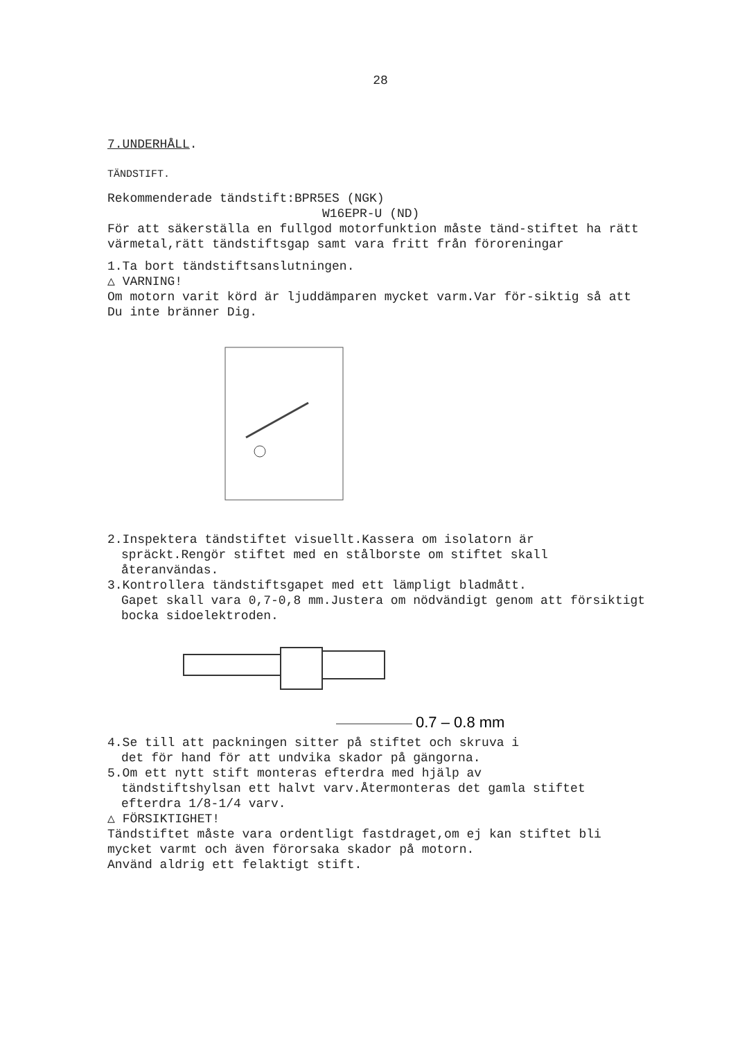28
7.UNDERHÅLL.
TÄNDSTIFT.
Rekommenderade tändstift:BPR5ES (NGK)
W16EPR-U (ND)
För att säkerställa en fullgod motorfunktion måste tänd-stiftet ha rätt värmetal,rätt tändstiftsgap samt vara fritt från föroreningar
1.Ta bort tändstiftsanslutningen.
△ VARNING!
Om motorn varit körd är ljuddämparen mycket varm.Var för-siktig så att Du inte bränner Dig.
2.Inspektera tändstiftet visuellt.Kassera om isolatorn är
spräckt.Rengör stiftet med en stålborste om stiftet skall återanvändas.
3.Kontrollera tändstiftsgapet med ett lämpligt bladmått.
Gapet skall vara 0,7-0,8 mm.Justera om nödvändigt genom att försiktigt bocka sidoelektroden.
0.7 – 0.8 mm
4.Se till att packningen sitter på stiftet och skruva i
det för hand för att undvika skador på gängorna.
5.Om ett nytt stift monteras efterdra med hjälp av
tändstiftshylsan ett halvt varv.Återmonteras det gamla stiftet efterdra 1/8-1/4 varv.
△ FÖRSIKTIGHET!
Tändstiftet måste vara ordentligt fastdraget,om ej kan stiftet bli mycket varmt och även förorsaka skador på motorn.
Använd aldrig ett felaktigt stift.